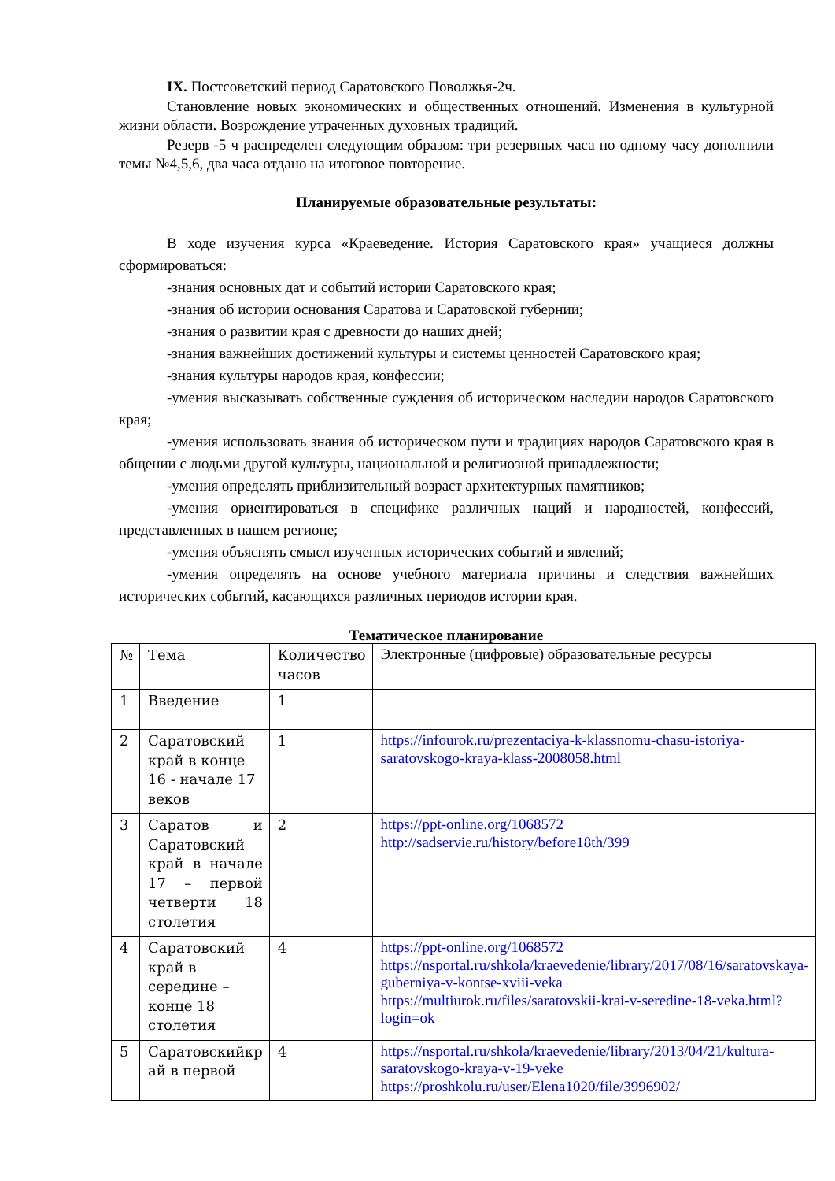IX. Постсоветский период Саратовского Поволжья-2ч.
Становление новых экономических и общественных отношений. Изменения в культурной жизни области. Возрождение утраченных духовных традиций.
Резерв -5 ч распределен следующим образом: три резервных часа по одному часу дополнили темы №4,5,6, два часа отдано на итоговое повторение.
Планируемые образовательные результаты:
В ходе изучения курса «Краеведение. История Саратовского края» учащиеся должны сформироваться:
-знания основных дат и событий истории Саратовского края;
-знания об истории основания Саратова и Саратовской губернии;
-знания о развитии края с древности до наших дней;
-знания важнейших достижений культуры и системы ценностей Саратовского края;
-знания культуры народов края, конфессии;
-умения высказывать собственные суждения об историческом наследии народов Саратовского края;
-умения использовать знания об историческом пути и традициях народов Саратовского края в общении с людьми другой культуры, национальной и религиозной принадлежности;
-умения определять приблизительный возраст архитектурных памятников;
-умения ориентироваться в специфике различных наций и народностей, конфессий, представленных в нашем регионе;
-умения объяснять смысл изученных исторических событий и явлений;
-умения определять на основе учебного материала причины и следствия важнейших исторических событий, касающихся различных периодов истории края.
Тематическое планирование
| № | Тема | Количество часов | Электронные (цифровые) образовательные ресурсы |
| 1 | Введение | 1 | |
| 2 | Саратовский край в конце 16 - начале 17 веков | 1 | https://infourok.ru/prezentaciya-k-klassnomu-chasu-istoriya-saratovskogo-kraya-klass-2008058.html |
| 3 | Саратов и Саратовский край в начале 17 – первой четверти 18 столетия | 2 | https://ppt-online.org/1068572 http://sadservie.ru/history/before18th/399 |
| 4 | Саратовский край в середине – конце 18 столетия | 4 | https://ppt-online.org/1068572 https://nsportal.ru/shkola/kraevedenie/library/2017/08/16/saratovskaya-guberniya-v-kontse-xviii-veka https://multiurok.ru/files/saratovskii-krai-v-seredine-18-veka.html?login=ok |
| 5 | Саратовскийкр ай в первой | 4 | https://nsportal.ru/shkola/kraevedenie/library/2013/04/21/kultura-saratovskogo-kraya-v-19-veke https://proshkolu.ru/user/Elena1020/file/3996902/ |